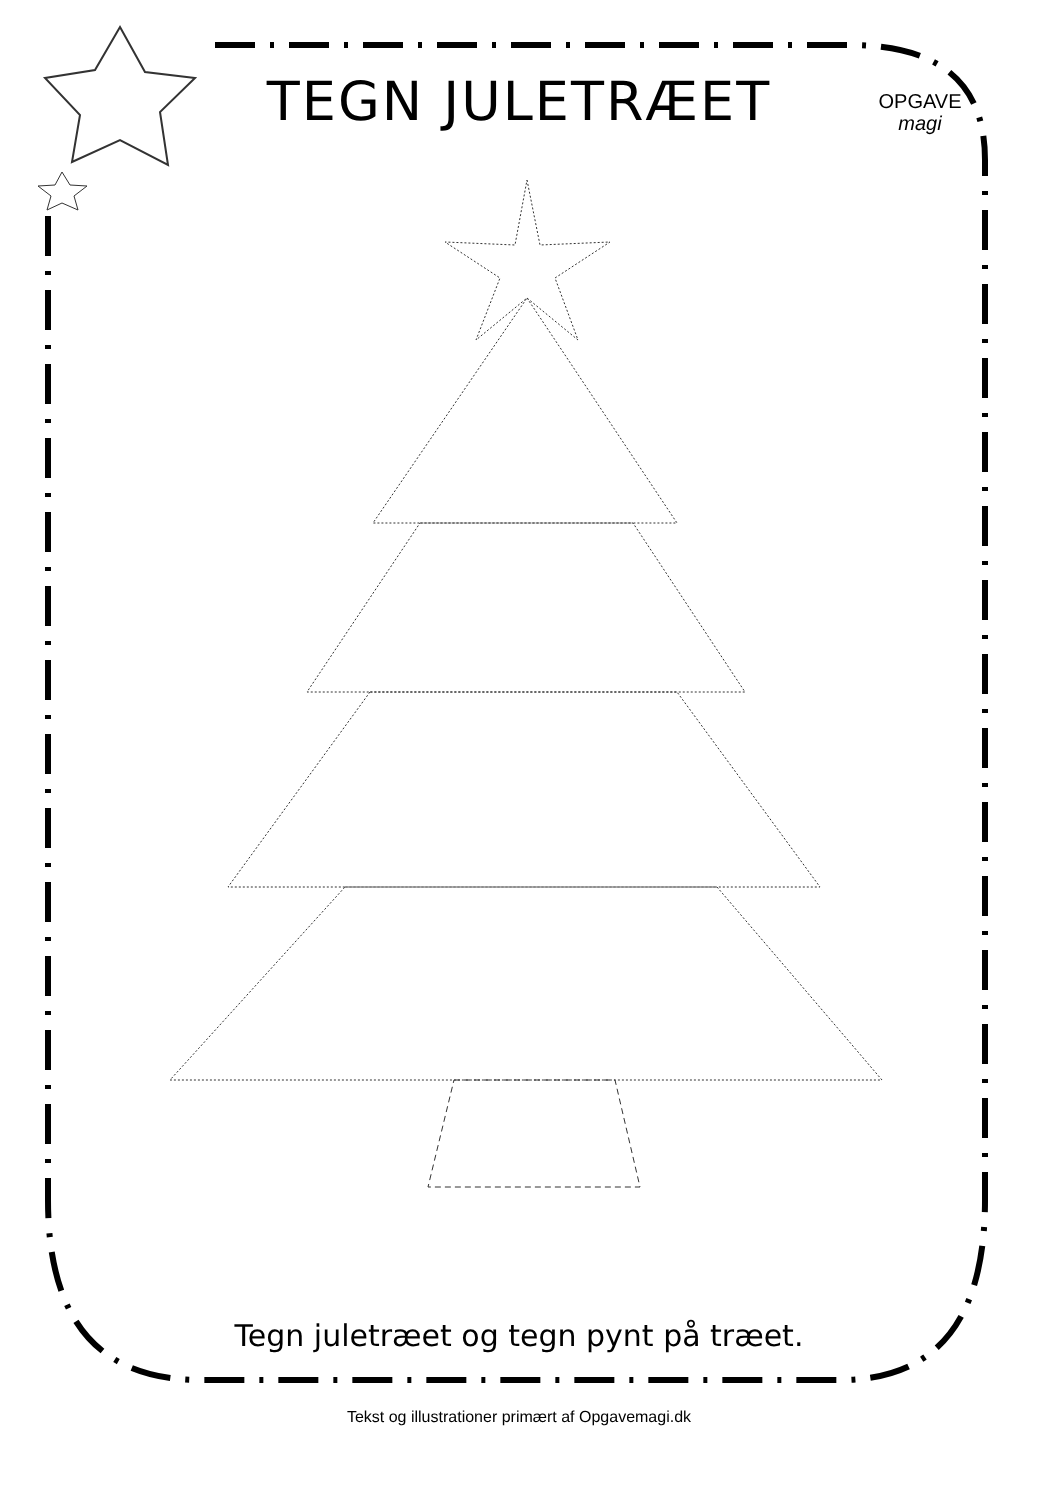TEGN JULETRÆET
OPGAVE
magi
Tegn juletræet og tegn pynt på træet.
Tekst og illustrationer primært af Opgavemagi.dk